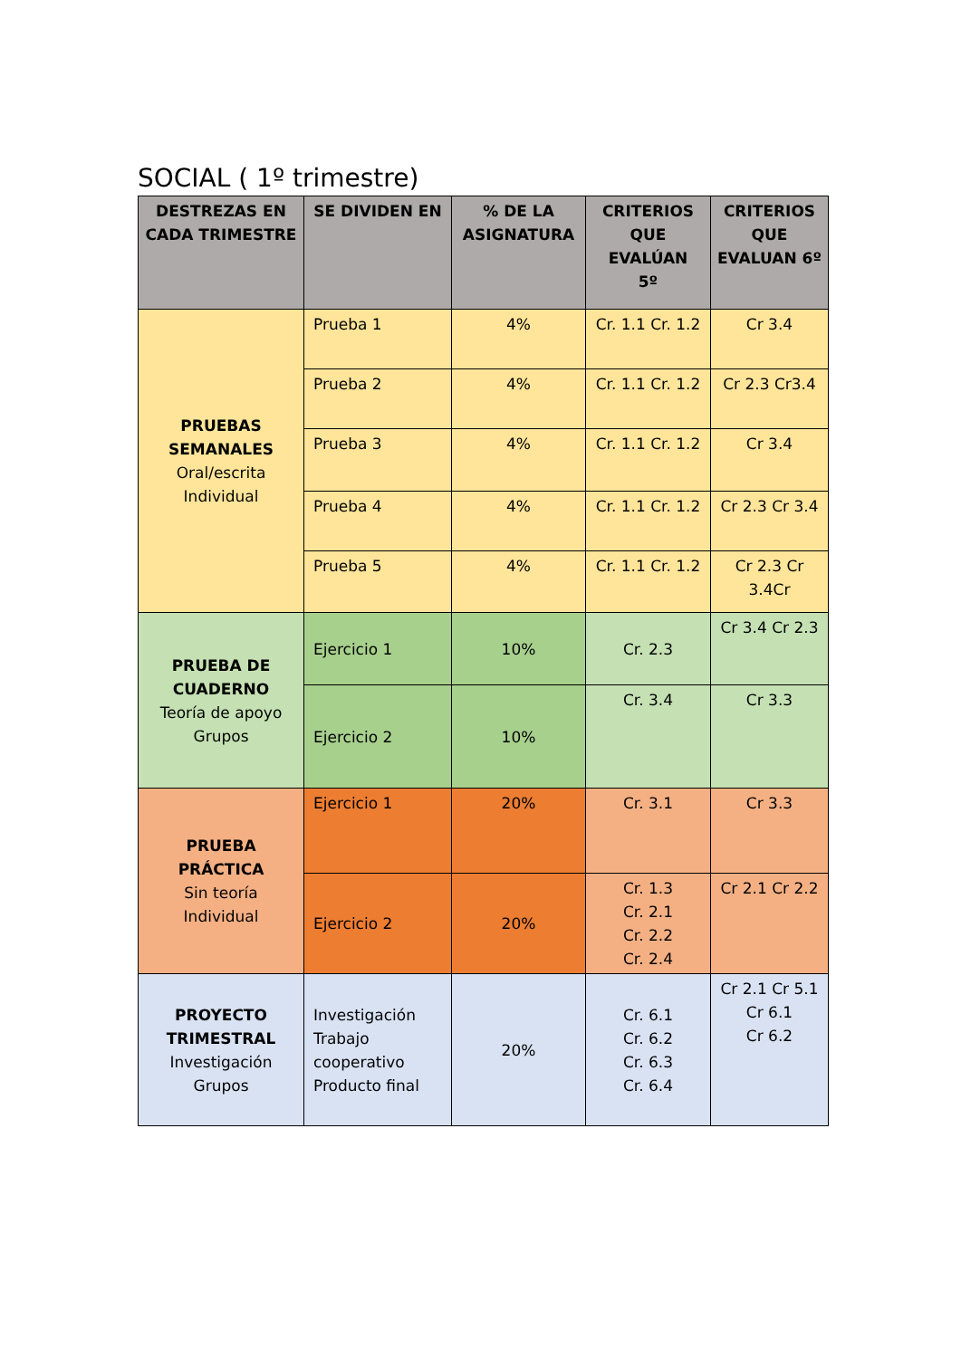SOCIAL ( 1º trimestre)
| DESTREZAS EN CADA TRIMESTRE | SE DIVIDEN EN | % DE LA ASIGNATURA | CRITERIOS QUE EVALÚAN 5º | CRITERIOS QUE EVALUAN 6º |
| --- | --- | --- | --- | --- |
| PRUEBAS SEMANALES Oral/escrita Individual | Prueba 1 | 4% | Cr. 1.1 Cr. 1.2 | Cr 3.4 |
| | Prueba 2 | 4% | Cr. 1.1 Cr. 1.2 | Cr 2.3 Cr3.4 |
| | Prueba 3 | 4% | Cr. 1.1 Cr. 1.2 | Cr 3.4 |
| | Prueba 4 | 4% | Cr. 1.1 Cr. 1.2 | Cr 2.3 Cr 3.4 |
| | Prueba 5 | 4% | Cr. 1.1 Cr. 1.2 | Cr 2.3 Cr 3.4Cr |
| PRUEBA DE CUADERNO Teoría de apoyo Grupos | Ejercicio 1 | 10% | Cr. 2.3 | Cr 3.4 Cr 2.3 |
| | Ejercicio 2 | 10% | Cr. 3.4 | Cr 3.3 |
| PRUEBA PRÁCTICA Sin teoría Individual | Ejercicio 1 | 20% | Cr. 3.1 | Cr 3.3 |
| | Ejercicio 2 | 20% | Cr. 1.3 Cr. 2.1 Cr. 2.2 Cr. 2.4 | Cr 2.1 Cr 2.2 |
| PROYECTO TRIMESTRAL Investigación Grupos | Investigación Trabajo cooperativo Producto final | 20% | Cr. 6.1 Cr. 6.2 Cr. 6.3 Cr. 6.4 | Cr 2.1 Cr 5.1 Cr 6.1 Cr 6.2 |